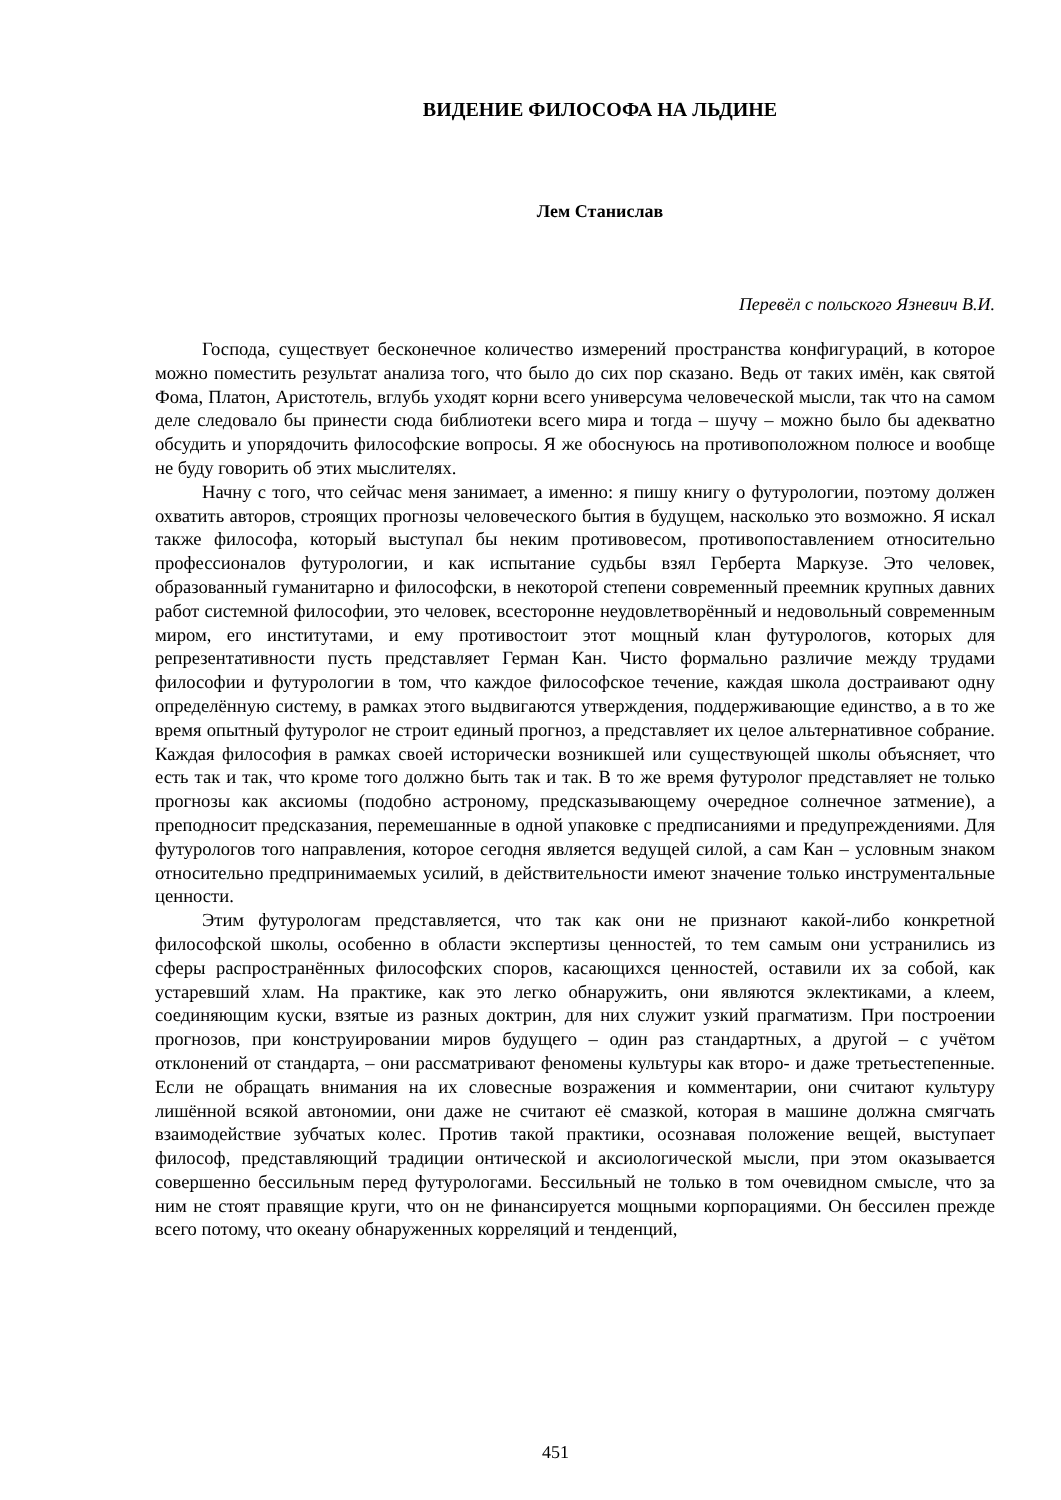ВИДЕНИЕ ФИЛОСОФА НА ЛЬДИНЕ
Лем Станислав
Перевёл с польского Язневич В.И.
Господа, существует бесконечное количество измерений пространства конфигураций, в которое можно поместить результат анализа того, что было до сих пор сказано. Ведь от таких имён, как святой Фома, Платон, Аристотель, вглубь уходят корни всего универсума человеческой мысли, так что на самом деле следовало бы принести сюда библиотеки всего мира и тогда – шучу – можно было бы адекватно обсудить и упорядочить философские вопросы. Я же обоснуюсь на противоположном полюсе и вообще не буду говорить об этих мыслителях.
Начну с того, что сейчас меня занимает, а именно: я пишу книгу о футурологии, поэтому должен охватить авторов, строящих прогнозы человеческого бытия в будущем, насколько это возможно. Я искал также философа, который выступал бы неким противовесом, противопоставлением относительно профессионалов футурологии, и как испытание судьбы взял Герберта Маркузе. Это человек, образованный гуманитарно и философски, в некоторой степени современный преемник крупных давних работ системной философии, это человек, всесторонне неудовлетворённый и недовольный современным миром, его институтами, и ему противостоит этот мощный клан футурологов, которых для репрезентативности пусть представляет Герман Кан. Чисто формально различие между трудами философии и футурологии в том, что каждое философское течение, каждая школа достраивают одну определённую систему, в рамках этого выдвигаются утверждения, поддерживающие единство, а в то же время опытный футуролог не строит единый прогноз, а представляет их целое альтернативное собрание. Каждая философия в рамках своей исторически возникшей или существующей школы объясняет, что есть так и так, что кроме того должно быть так и так. В то же время футуролог представляет не только прогнозы как аксиомы (подобно астроному, предсказывающему очередное солнечное затмение), а преподносит предсказания, перемешанные в одной упаковке с предписаниями и предупреждениями. Для футурологов того направления, которое сегодня является ведущей силой, а сам Кан – условным знаком относительно предпринимаемых усилий, в действительности имеют значение только инструментальные ценности.
Этим футурологам представляется, что так как они не признают какой-либо конкретной философской школы, особенно в области экспертизы ценностей, то тем самым они устранились из сферы распространённых философских споров, касающихся ценностей, оставили их за собой, как устаревший хлам. На практике, как это легко обнаружить, они являются эклектиками, а клеем, соединяющим куски, взятые из разных доктрин, для них служит узкий прагматизм. При построении прогнозов, при конструировании миров будущего – один раз стандартных, а другой – с учётом отклонений от стандарта, – они рассматривают феномены культуры как второ- и даже третьестепенные. Если не обращать внимания на их словесные возражения и комментарии, они считают культуру лишённой всякой автономии, они даже не считают её смазкой, которая в машине должна смягчать взаимодействие зубчатых колес. Против такой практики, осознавая положение вещей, выступает философ, представляющий традиции онтической и аксиологической мысли, при этом оказывается совершенно бессильным перед футурологами. Бессильный не только в том очевидном смысле, что за ним не стоят правящие круги, что он не финансируется мощными корпорациями. Он бессилен прежде всего потому, что океану обнаруженных корреляций и тенденций,
451